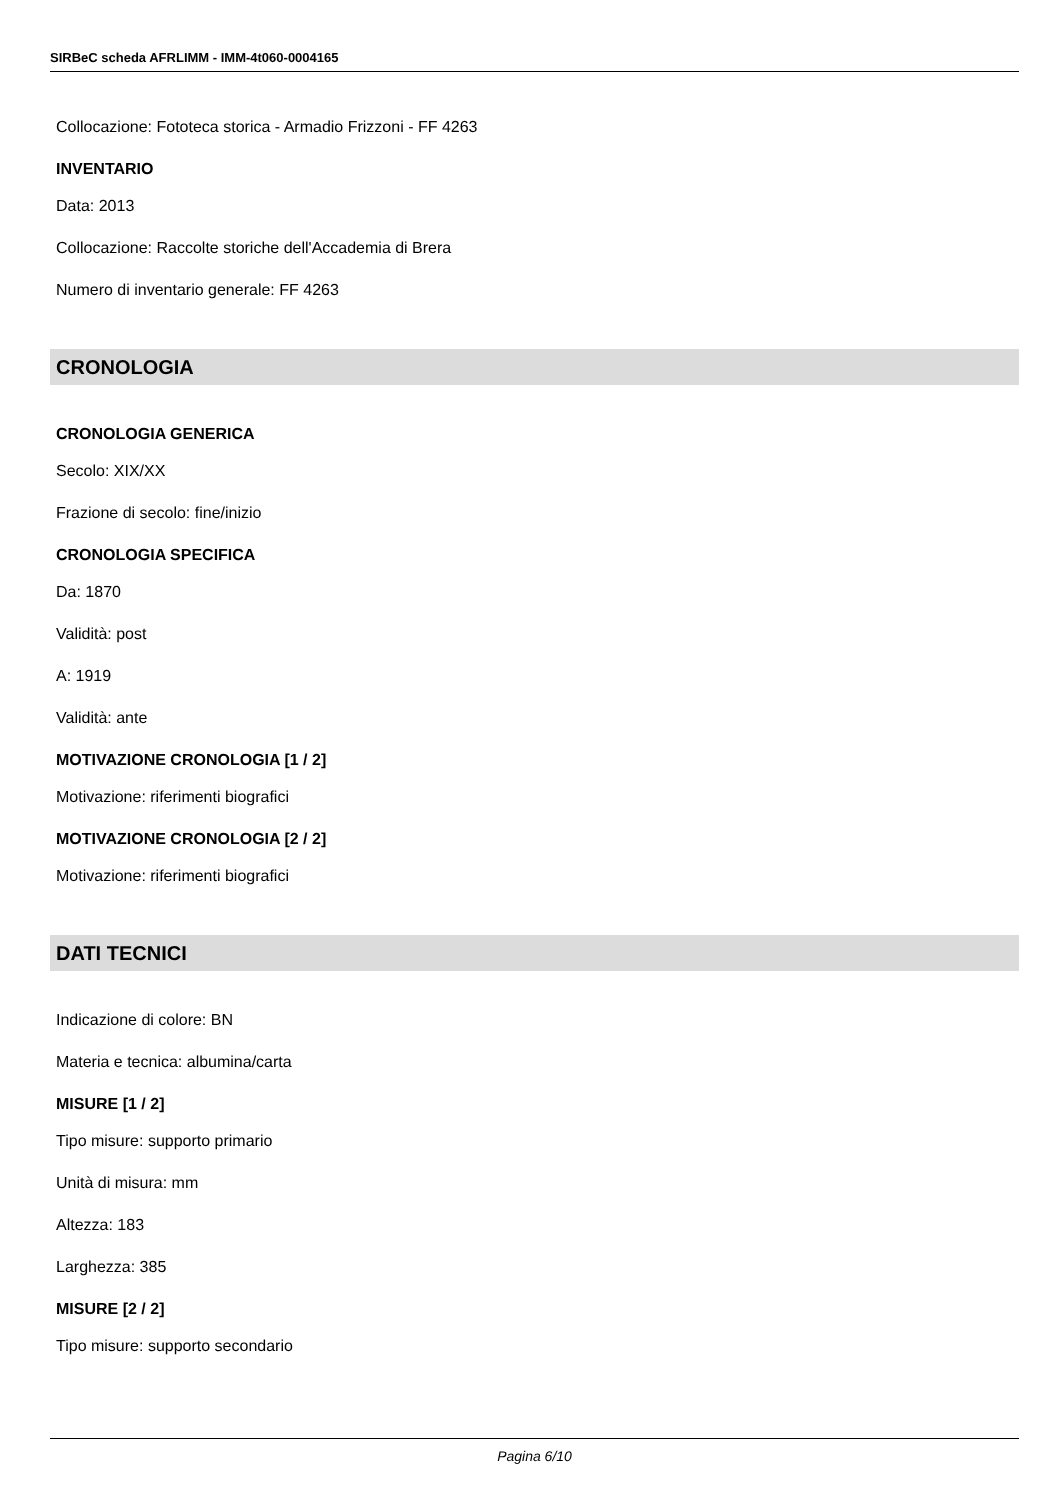SIRBeC scheda AFRLIMM - IMM-4t060-0004165
Collocazione: Fototeca storica - Armadio Frizzoni - FF 4263
INVENTARIO
Data: 2013
Collocazione: Raccolte storiche dell'Accademia di Brera
Numero di inventario generale: FF 4263
CRONOLOGIA
CRONOLOGIA GENERICA
Secolo: XIX/XX
Frazione di secolo: fine/inizio
CRONOLOGIA SPECIFICA
Da: 1870
Validità: post
A: 1919
Validità: ante
MOTIVAZIONE CRONOLOGIA [1 / 2]
Motivazione: riferimenti biografici
MOTIVAZIONE CRONOLOGIA [2 / 2]
Motivazione: riferimenti biografici
DATI TECNICI
Indicazione di colore: BN
Materia e tecnica: albumina/carta
MISURE [1 / 2]
Tipo misure: supporto primario
Unità di misura: mm
Altezza: 183
Larghezza: 385
MISURE [2 / 2]
Tipo misure: supporto secondario
Pagina 6/10